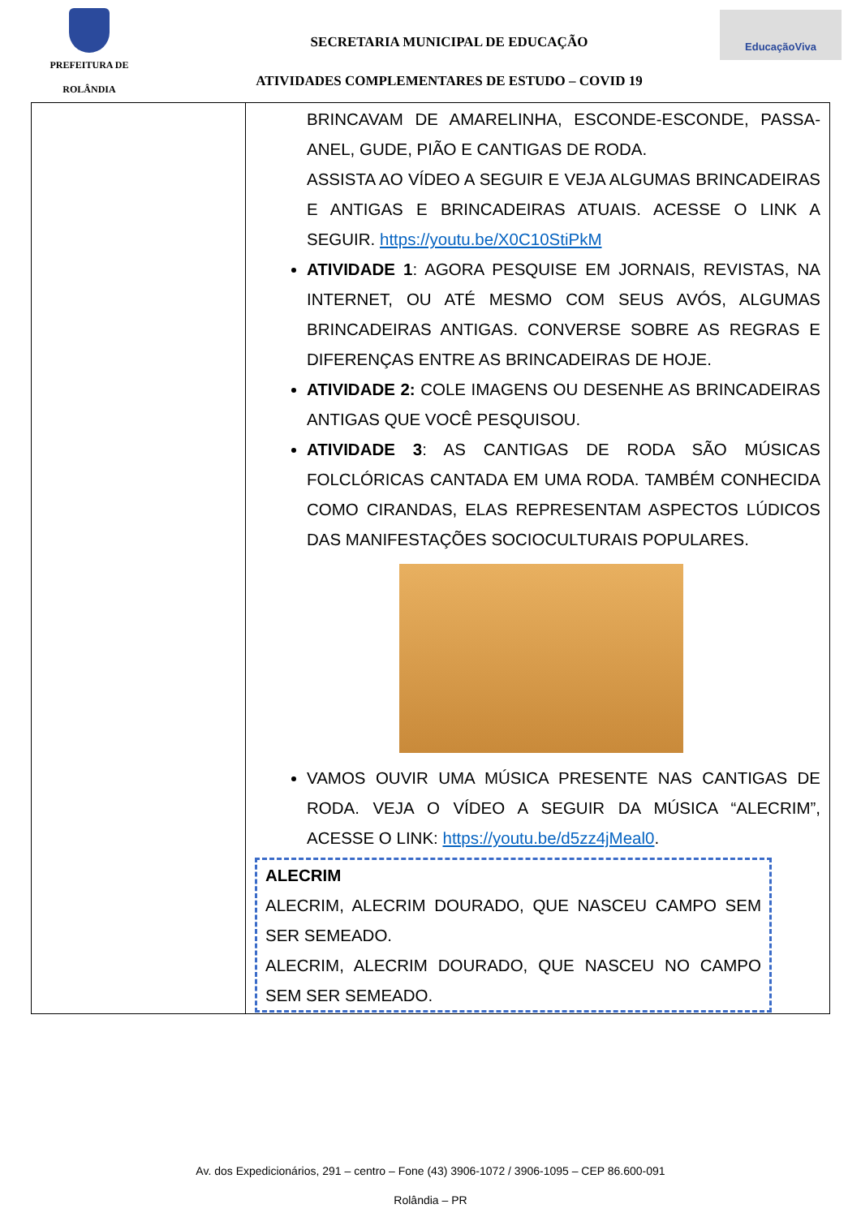PREFEITURA DE
ROLÂNDIA
SECRETARIA MUNICIPAL DE EDUCAÇÃO
ATIVIDADES COMPLEMENTARES DE ESTUDO – COVID 19
EducaçãoViva
| | BRINCAVAM DE AMARELINHA, ESCONDE-ESCONDE, PASSA-ANEL, GUDE, PIÃO E CANTIGAS DE RODA. ASSISTA AO VÍDEO A SEGUIR E VEJA ALGUMAS BRINCADEIRAS E ANTIGAS E BRINCADEIRAS ATUAIS. ACESSE O LINK A SEGUIR. https://youtu.be/X0C10StiPkM ATIVIDADE 1 : AGORA PESQUISE EM JORNAIS, REVISTAS, NA INTERNET, OU ATÉ MESMO COM SEUS AVÓS, ALGUMAS BRINCADEIRAS ANTIGAS. CONVERSE SOBRE AS REGRAS E DIFERENÇAS ENTRE AS BRINCADEIRAS DE HOJE. ATIVIDADE 2: COLE IMAGENS OU DESENHE AS BRINCADEIRAS ANTIGAS QUE VOCÊ PESQUISOU. ATIVIDADE 3 : AS CANTIGAS DE RODA SÃO MÚSICAS FOLCLÓRICAS CANTADA EM UMA RODA. TAMBÉM CONHECIDA COMO CIRANDAS, ELAS REPRESENTAM ASPECTOS LÚDICOS DAS MANIFESTAÇÕES SOCIOCULTURAIS POPULARES. VAMOS OUVIR UMA MÚSICA PRESENTE NAS CANTIGAS DE RODA. VEJA O VÍDEO A SEGUIR DA MÚSICA “ALECRIM”, ACESSE O LINK: https://youtu.be/d5zz4jMeal0 . ALECRIM ALECRIM, ALECRIM DOURADO, QUE NASCEU CAMPO SEM SER SEMEADO. ALECRIM, ALECRIM DOURADO, QUE NASCEU NO CAMPO SEM SER SEMEADO. |
Av. dos Expedicionários, 291 – centro – Fone (43) 3906-1072 / 3906-1095 – CEP 86.600-091
Rolândia – PR